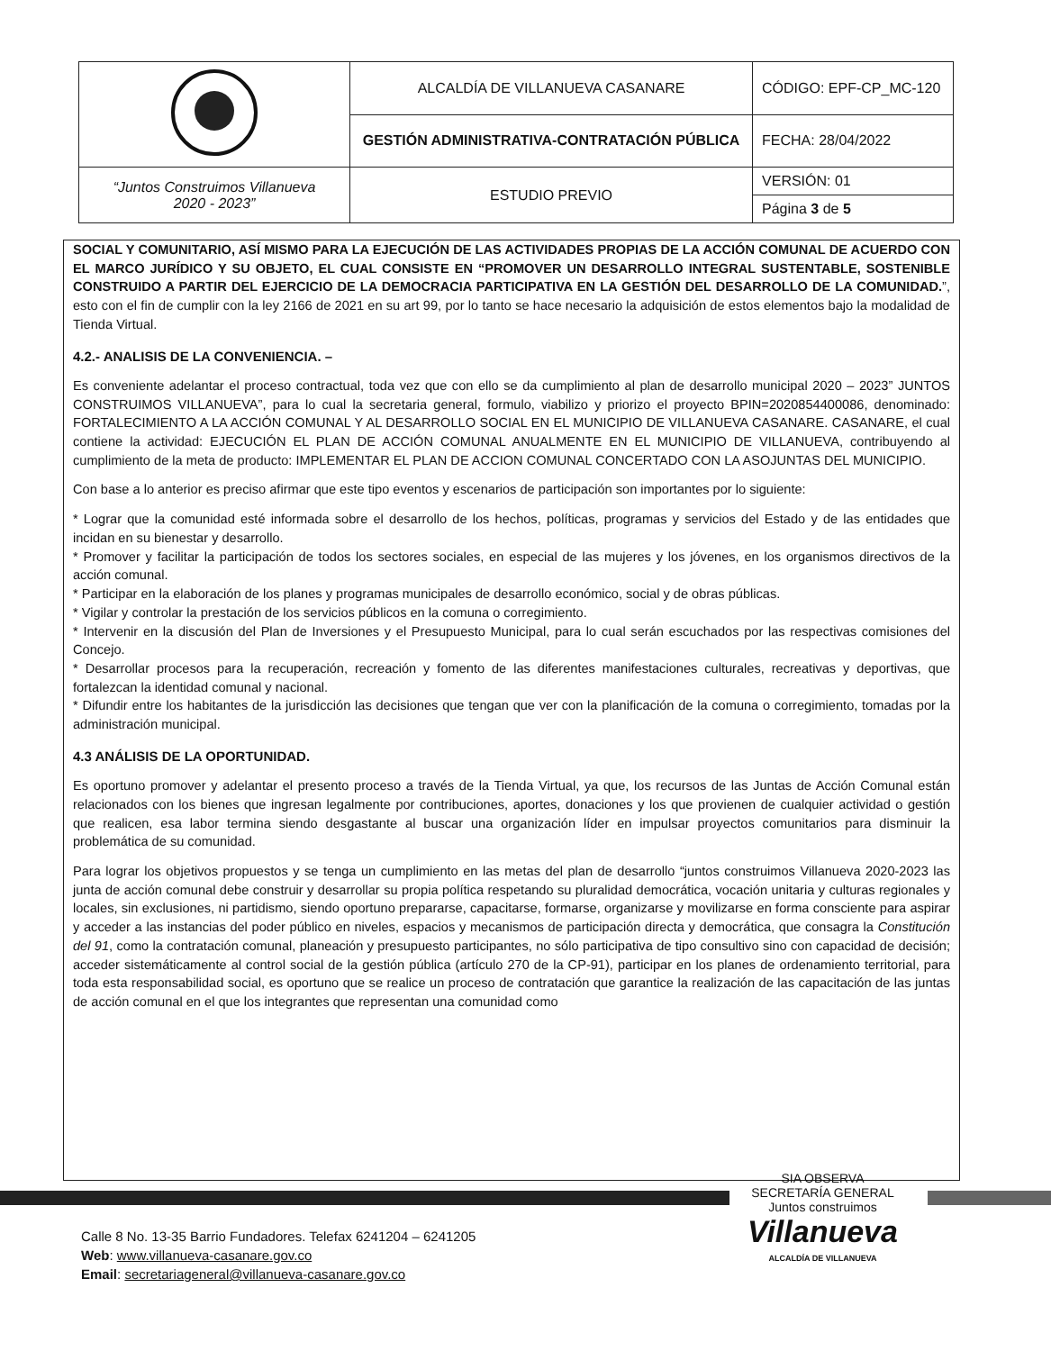| | ALCALDÍA DE VILLANUEVA CASANARE | CÓDIGO: EPF-CP_MC-120 |
| | GESTIÓN ADMINISTRATIVA-CONTRATACIÓN PÚBLICA | FECHA: 28/04/2022 |
| “Juntos Construimos Villanueva 2020 - 2023” | ESTUDIO PREVIO | VERSIÓN: 01 |
| | | Página 3 de 5 |
SOCIAL Y COMUNITARIO, ASÍ MISMO PARA LA EJECUCIÓN DE LAS ACTIVIDADES PROPIAS DE LA ACCIÓN COMUNAL DE ACUERDO CON EL MARCO JURÍDICO Y SU OBJETO, EL CUAL CONSISTE EN “PROMOVER UN DESARROLLO INTEGRAL SUSTENTABLE, SOSTENIBLE CONSTRUIDO A PARTIR DEL EJERCICIO DE LA DEMOCRACIA PARTICIPATIVA EN LA GESTIÓN DEL DESARROLLO DE LA COMUNIDAD.”, esto con el fin de cumplir con la ley 2166 de 2021 en su art 99, por lo tanto se hace necesario la adquisición de estos elementos bajo la modalidad de Tienda Virtual.
4.2.- ANALISIS DE LA CONVENIENCIA. –
Es conveniente adelantar el proceso contractual, toda vez que con ello se da cumplimiento al plan de desarrollo municipal 2020 – 2023” JUNTOS CONSTRUIMOS VILLANUEVA”, para lo cual la secretaria general, formulo, viabilizo y priorizo el proyecto BPIN=2020854400086, denominado: FORTALECIMIENTO A LA ACCIÓN COMUNAL Y AL DESARROLLO SOCIAL EN EL MUNICIPIO DE VILLANUEVA CASANARE. CASANARE, el cual contiene la actividad: EJECUCIÓN EL PLAN DE ACCIÓN COMUNAL ANUALMENTE EN EL MUNICIPIO DE VILLANUEVA, contribuyendo al cumplimiento de la meta de producto: IMPLEMENTAR EL PLAN DE ACCION COMUNAL CONCERTADO CON LA ASOJUNTAS DEL MUNICIPIO.
Con base a lo anterior es preciso afirmar que este tipo eventos y escenarios de participación son importantes por lo siguiente:
* Lograr que la comunidad esté informada sobre el desarrollo de los hechos, políticas, programas y servicios del Estado y de las entidades que incidan en su bienestar y desarrollo.
* Promover y facilitar la participación de todos los sectores sociales, en especial de las mujeres y los jóvenes, en los organismos directivos de la acción comunal.
* Participar en la elaboración de los planes y programas municipales de desarrollo económico, social y de obras públicas.
* Vigilar y controlar la prestación de los servicios públicos en la comuna o corregimiento.
* Intervenir en la discusión del Plan de Inversiones y el Presupuesto Municipal, para lo cual serán escuchados por las respectivas comisiones del Concejo.
* Desarrollar procesos para la recuperación, recreación y fomento de las diferentes manifestaciones culturales, recreativas y deportivas, que fortalezcan la identidad comunal y nacional.
* Difundir entre los habitantes de la jurisdicción las decisiones que tengan que ver con la planificación de la comuna o corregimiento, tomadas por la administración municipal.
4.3 ANÁLISIS DE LA OPORTUNIDAD.
Es oportuno promover y adelantar el presento proceso a través de la Tienda Virtual, ya que, los recursos de las Juntas de Acción Comunal están relacionados con los bienes que ingresan legalmente por contribuciones, aportes, donaciones y los que provienen de cualquier actividad o gestión que realicen, esa labor termina siendo desgastante al buscar una organización líder en impulsar proyectos comunitarios para disminuir la problemática de su comunidad.
Para lograr los objetivos propuestos y se tenga un cumplimiento en las metas del plan de desarrollo “juntos construimos Villanueva 2020-2023 las junta de acción comunal debe construir y desarrollar su propia política respetando su pluralidad democrática, vocación unitaria y culturas regionales y locales, sin exclusiones, ni partidismo, siendo oportuno prepararse, capacitarse, formarse, organizarse y movilizarse en forma consciente para aspirar y acceder a las instancias del poder público en niveles, espacios y mecanismos de participación directa y democrática, que consagra la Constitución del 91, como la contratación comunal, planeación y presupuesto participantes, no sólo participativa de tipo consultivo sino con capacidad de decisión; acceder sistemáticamente al control social de la gestión pública (artículo 270 de la CP-91), participar en los planes de ordenamiento territorial, para toda esta responsabilidad social, es oportuno que se realice un proceso de contratación que garantice la realización de las capacitación de las juntas de acción comunal en el que los integrantes que representan una comunidad como
SIA OBSERVA
SECRETARÍA GENERAL
Juntos construimos
Villanueva
ALCALDÍA DE VILLANUEVA
Calle 8 No. 13-35 Barrio Fundadores. Telefax 6241204 – 6241205
Web: www.villanueva-casanare.gov.co
Email: secretariageneral@villanueva-casanare.gov.co